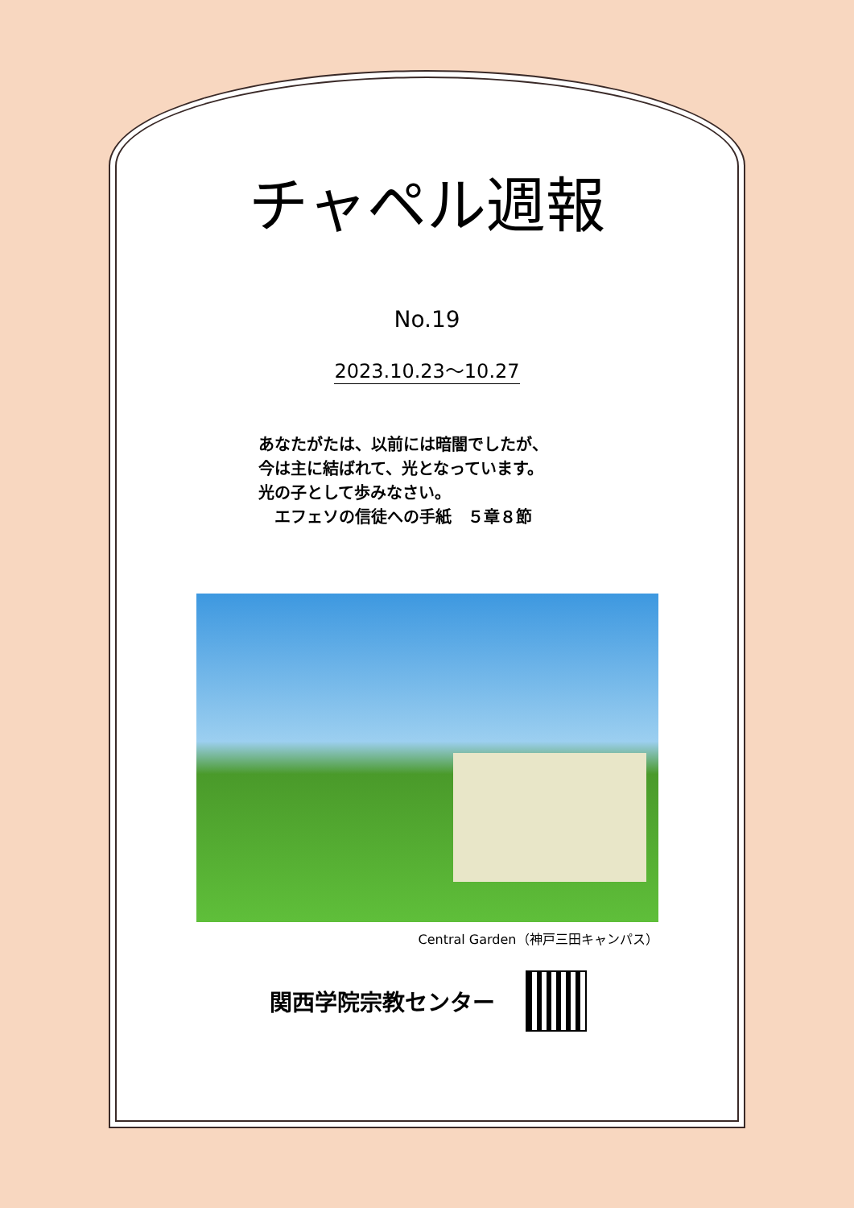チャペル週報
No.19
2023.10.23～10.27
あなたがたは、以前には暗闇でしたが、
今は主に結ばれて、光となっています。
光の子として歩みなさい。
　エフェソの信徒への手紙　５章８節
Central Garden（神戸三田キャンパス）
関西学院宗教センター